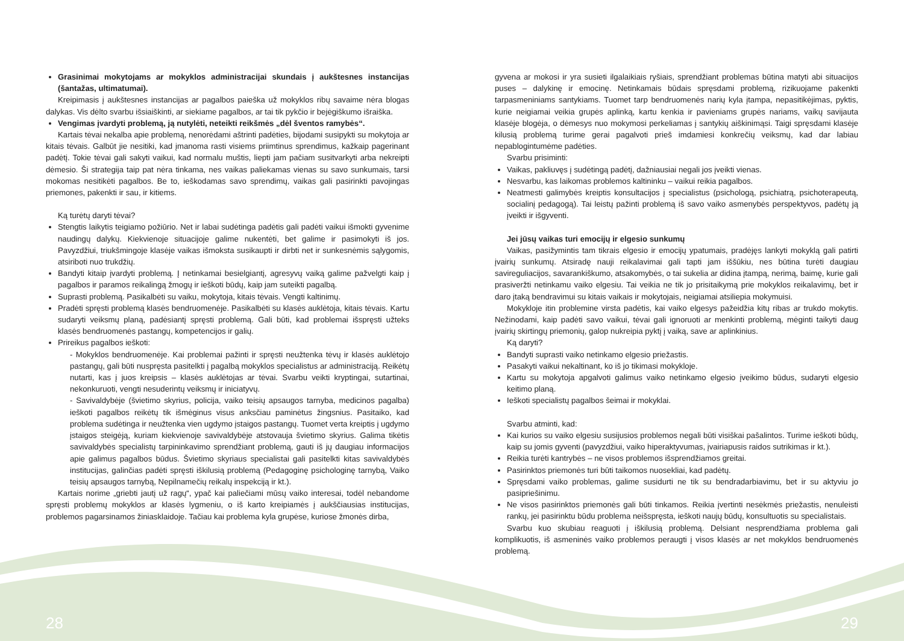Grasinimai mokytojams ar mokyklos administracijai skundais į aukštesnes instancijas (šantažas, ultimatumai).
Kreipimasis į aukštesnes instancijas ar pagalbos paieška už mokyklos ribų savaime nėra blogas dalykas. Vis dėlto svarbu išsiaiškinti, ar siekiame pagalbos, ar tai tik pykčio ir bejėgiškumo išraiška.
Vengimas įvardyti problemą, ją nutylėti, neteikti reikšmės „dėl šventos ramybės“.
Kartais tėvai nekalba apie problemą, nenorėdami aštrinti padėties, bijodami susipykti su mokytoja ar kitais tėvais. Galbūt jie nesitiki, kad įmanoma rasti visiems priimtinus sprendimus, kažkaip pagerinant padėtį. Tokie tėvai gali sakyti vaikui, kad normalu muštis, liepti jam pačiam susitvarkyti arba nekreipti dėmesio. Ši strategija taip pat nėra tinkama, nes vaikas paliekamas vienas su savo sunkumais, tarsi mokomas nesitikėti pagalbos. Be to, ieškodamas savo sprendimų, vaikas gali pasirinkti pavojingas priemones, pakenkti ir sau, ir kitiems.
Ką turėtų daryti tėvai?
Stengtis laikytis teigiamo požiūrio. Net ir labai sudėtinga padėtis gali padėti vaikui išmokti gyvenime naudingų dalykų. Kiekvienoje situacijoje galime nukentėti, bet galime ir pasimokyti iš jos. Pavyzdžiui, triukšmingoje klasėje vaikas išmoksta susikaupti ir dirbti net ir sunkesnėmis sąlygomis, atsiriboti nuo trukdžių.
Bandyti kitaip įvardyti problemą. Į netinkamai besielgiantį, agresyvų vaiką galime pažvelgti kaip į pagalbos ir paramos reikalingą žmogų ir ieškoti būdų, kaip jam suteikti pagalbą.
Suprasti problemą. Pasikalbėti su vaiku, mokytoja, kitais tėvais. Vengti kaltinimų.
Pradėti spręsti problemą klasės bendruomenėje. Pasikalbėti su klasės auklėtoja, kitais tėvais. Kartu sudaryti veiksmų planą, padėsiantį spręsti problemą. Gali būti, kad problemai išspręsti užteks klasės bendruomenės pastangų, kompetencijos ir galių.
Prireikus pagalbos ieškoti:
- Mokyklos bendruomenėje. Kai problemai pažinti ir spręsti neužtenka tėvų ir klasės auklėtojo pastangų, gali būti nuspręsta pasitelkti į pagalbą mokyklos specialistus ar administraciją. Reikėtų nutarti, kas į juos kreipsis – klasės auklėtojas ar tėvai. Svarbu veikti kryptingai, sutartinai, nekonkuruoti, vengti nesuderintų veiksmų ir iniciatyvų.
- Savivaldybėje (švietimo skyrius, policija, vaiko teisių apsaugos tarnyba, medicinos pagalba) ieškoti pagalbos reikėtų tik išmėginus visus anksčiau paminėtus žingsnius. Pasitaiko, kad problema sudėtinga ir neužtenka vien ugdymo įstaigos pastangų. Tuomet verta kreiptis į ugdymo įstaigos steigėją, kuriam kiekvienoje savivaldybėje atstovauja švietimo skyrius. Galima tikėtis savivaldybės specialistų tarpininkavimo sprendžiant problemą, gauti iš jų daugiau informacijos apie galimus pagalbos būdus. Švietimo skyriaus specialistai gali pasitelkti kitas savivaldybės institucijas, galinčias padėti spręsti iškilusią problemą (Pedagoginę psichologinę tarnybą, Vaiko teisių apsaugos tarnybą, Nepilnamečių reikalų inspekciją ir kt.).
Kartais norime „griebti jautį už ragų“, ypač kai paliečiami mūsų vaiko interesai, todėl nebandome spręsti problemų mokyklos ar klasės lygmeniu, o iš karto kreipiamės į aukščiausias institucijas, problemos pagarsinamos žiniasklaidoje. Tačiau kai problema kyla grupėse, kuriose žmonės dirba,
gyvena ar mokosi ir yra susieti ilgalaikiais ryšiais, sprendžiant problemas būtina matyti abi situacijos puses – dalykinę ir emocinę. Netinkamais būdais spręsdami problemą, rizikuojame pakenkti tarpasmeniniams santykiams. Tuomet tarp bendruomenės narių kyla įtampa, nepasitikėjimas, pyktis, kurie neigiamai veikia grupės aplinką, kartu kenkia ir pavieniams grupės nariams, vaikų savijauta klasėje blogėja, o dėmesys nuo mokymosi perkeliamas į santykių aiškinimąsi. Taigi spręsdami klasėje kilusią problemą turime gerai pagalvoti prieš imdamiesi konkrečių veiksmų, kad dar labiau nepablogintumėme padėties.
Svarbu prisiminti:
Vaikas, pakliuvęs į sudėtingą padėtį, dažniausiai negali jos įveikti vienas.
Nesvarbu, kas laikomas problemos kaltininku – vaikui reikia pagalbos.
Neatmesti galimybės kreiptis konsultacijos į specialistus (psichologą, psichiatrą, psichoterapeutą, socialinį pedagogą). Tai leistų pažinti problemą iš savo vaiko asmenybės perspektyvos, padėtų ją įveikti ir išgyventi.
Jei jūsų vaikas turi emocijų ir elgesio sunkumų
Vaikas, pasižymintis tam tikrais elgesio ir emocijų ypatumais, pradėjęs lankyti mokyklą gali patirti įvairių sunkumų. Atsiradę nauji reikalavimai gali tapti jam iššūkiu, nes būtina turėti daugiau savireguliacijos, savarankiškumo, atsakomybės, o tai sukelia ar didina įtampą, nerimą, baimę, kurie gali prasiveržti netinkamu vaiko elgesiu. Tai veikia ne tik jo prisitaikymą prie mokyklos reikalavimų, bet ir daro įtaką bendravimui su kitais vaikais ir mokytojais, neigiamai atsiliepia mokymuisi.
Mokykloje itin problemine virsta padėtis, kai vaiko elgesys pažeidžia kitų ribas ar trukdo mokytis. Nežinodami, kaip padėti savo vaikui, tėvai gali ignoruoti ar menkinti problemą, mėginti taikyti daug įvairių skirtingų priemonių, galop nukreipia pyktį į vaiką, save ar aplinkinius.
Ką daryti?
Bandyti suprasti vaiko netinkamo elgesio priežastis.
Pasakyti vaikui nekaltinant, ko iš jo tikimasi mokykloje.
Kartu su mokytoja apgalvoti galimus vaiko netinkamo elgesio įveikimo būdus, sudaryti elgesio keitimo planą.
Ieškoti specialistų pagalbos šeimai ir mokyklai.
Svarbu atminti, kad:
Kai kurios su vaiko elgesiu susijusios problemos negali būti visiškai pašalintos. Turime ieškoti būdų, kaip su jomis gyventi (pavyzdžiui, vaiko hiperaktyvumas, įvairiapusis raidos sutrikimas ir kt.).
Reikia turėti kantrybės – ne visos problemos išsprendžiamos greitai.
Pasirinktos priemonės turi būti taikomos nuosekliai, kad padėtų.
Spręsdami vaiko problemas, galime susidurti ne tik su bendradarbiavimu, bet ir su aktyviu jo pasipriešinimu.
Ne visos pasirinktos priemonės gali būti tinkamos. Reikia įvertinti nesėkmės priežastis, nenuleisti rankų, jei pasirinktu būdu problema neišspręsta, ieškoti naujų būdų, konsultuotis su specialistais.
Svarbu kuo skubiau reaguoti į iškilusią problemą. Delsiant nesprendžiama problema gali komplikuotis, iš asmeninės vaiko problemos peraugti į visos klasės ar net mokyklos bendruomenės problemą.
28 29